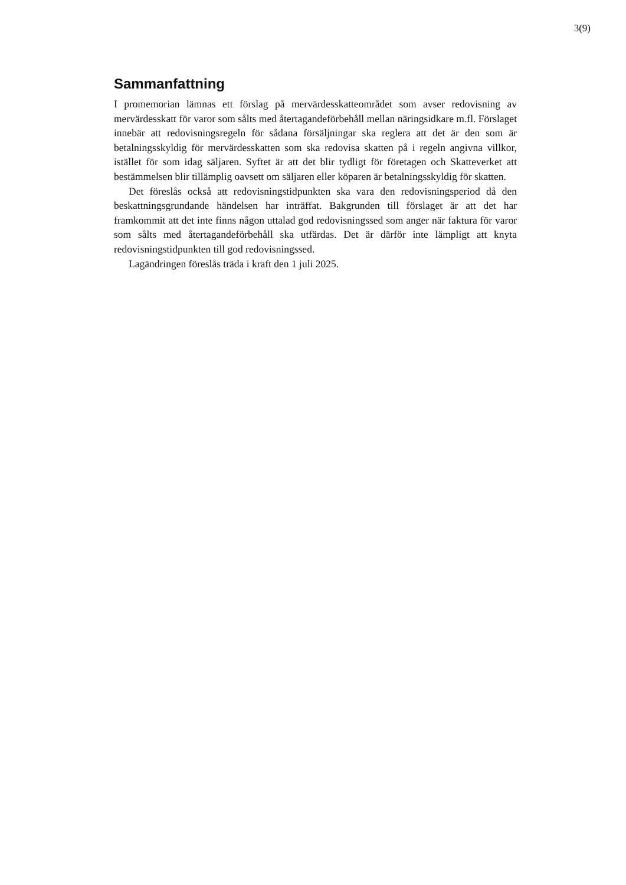3(9)
Sammanfattning
I promemorian lämnas ett förslag på mervärdesskatteområdet som avser redovisning av mervärdesskatt för varor som sålts med återtagandeförbehåll mellan näringsidkare m.fl. Förslaget innebär att redovisningsregeln för sådana försäljningar ska reglera att det är den som är betalningsskyldig för mervärdesskatten som ska redovisa skatten på i regeln angivna villkor, istället för som idag säljaren. Syftet är att det blir tydligt för företagen och Skatteverket att bestämmelsen blir tillämplig oavsett om säljaren eller köparen är betalningsskyldig för skatten.
Det föreslås också att redovisningstidpunkten ska vara den redovisningsperiod då den beskattningsgrundande händelsen har inträffat. Bakgrunden till förslaget är att det har framkommit att det inte finns någon uttalad god redovisningssed som anger när faktura för varor som sålts med återtagandeförbehåll ska utfärdas. Det är därför inte lämpligt att knyta redovisningstidpunkten till god redovisningssed.
Lagändringen föreslås träda i kraft den 1 juli 2025.